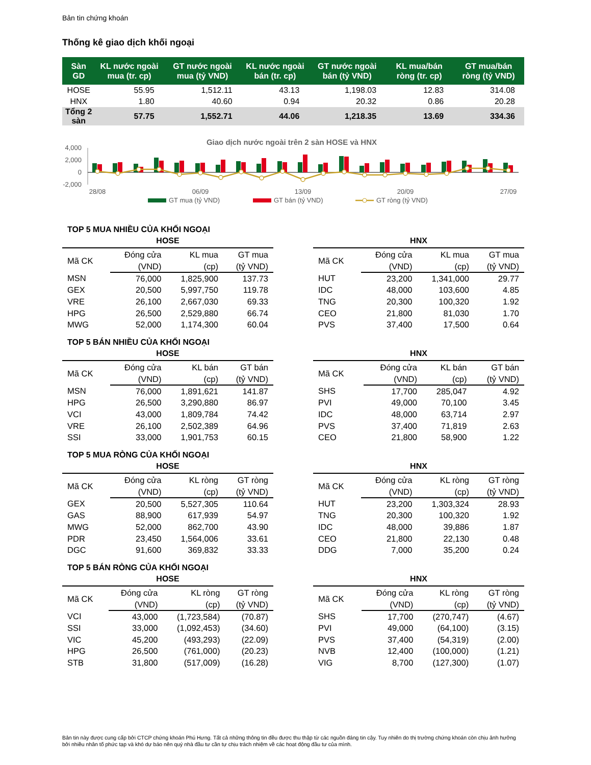Bản tin chứng khoán
Thống kê giao dịch khối ngoại
| Sàn GD | KL nước ngoài mua (tr. cp) | GT nước ngoài mua (tỷ VND) | KL nước ngoài bán (tr. cp) | GT nước ngoài bán (tỷ VND) | KL mua/bán ròng (tr. cp) | GT mua/bán ròng (tỷ VND) |
| --- | --- | --- | --- | --- | --- | --- |
| HOSE | 55.95 | 1,512.11 | 43.13 | 1,198.03 | 12.83 | 314.08 |
| HNX | 1.80 | 40.60 | 0.94 | 20.32 | 0.86 | 20.28 |
| Tổng 2 sàn | 57.75 | 1,552.71 | 44.06 | 1,218.35 | 13.69 | 334.36 |
Giao dịch nước ngoài trên 2 sàn HOSE và HNX
4,000
2,000
0
-2,000
28/08
06/09
13/09
20/09
27/09
GT mua (tỷ VND)
GT bán (tỷ VND)
GT ròng (tỷ VND)
TOP 5 MUA NHIỀU CỦA KHỐI NGOẠI
HOSE
| Mã CK | Đóng cửa | KL mua | GT mua |
| --- | --- | --- | --- |
| | (VND) | (cp) | (tỷ VND) |
| MSN | 76,000 | 1,825,900 | 137.73 |
| GEX | 20,500 | 5,997,750 | 119.78 |
| VRE | 26,100 | 2,667,030 | 69.33 |
| HPG | 26,500 | 2,529,880 | 66.74 |
| MWG | 52,000 | 1,174,300 | 60.04 |
HNX
| Mã CK | Đóng cửa | KL mua | GT mua |
| --- | --- | --- | --- |
| | (VND) | (cp) | (tỷ VND) |
| HUT | 23,200 | 1,341,000 | 29.77 |
| IDC | 48,000 | 103,600 | 4.85 |
| TNG | 20,300 | 100,320 | 1.92 |
| CEO | 21,800 | 81,030 | 1.70 |
| PVS | 37,400 | 17,500 | 0.64 |
TOP 5 BÁN NHIỀU CỦA KHỐI NGOẠI
HOSE
| Mã CK | Đóng cửa | KL bán | GT bán |
| --- | --- | --- | --- |
| | (VND) | (cp) | (tỷ VND) |
| MSN | 76,000 | 1,891,621 | 141.87 |
| HPG | 26,500 | 3,290,880 | 86.97 |
| VCI | 43,000 | 1,809,784 | 74.42 |
| VRE | 26,100 | 2,502,389 | 64.96 |
| SSI | 33,000 | 1,901,753 | 60.15 |
HNX
| Mã CK | Đóng cửa | KL bán | GT bán |
| --- | --- | --- | --- |
| | (VND) | (cp) | (tỷ VND) |
| SHS | 17,700 | 285,047 | 4.92 |
| PVI | 49,000 | 70,100 | 3.45 |
| IDC | 48,000 | 63,714 | 2.97 |
| PVS | 37,400 | 71,819 | 2.63 |
| CEO | 21,800 | 58,900 | 1.22 |
TOP 5 MUA RÒNG CỦA KHỐI NGOẠI
HOSE
| Mã CK | Đóng cửa | KL ròng | GT ròng |
| --- | --- | --- | --- |
| | (VND) | (cp) | (tỷ VND) |
| GEX | 20,500 | 5,527,305 | 110.64 |
| GAS | 88,900 | 617,939 | 54.97 |
| MWG | 52,000 | 862,700 | 43.90 |
| PDR | 23,450 | 1,564,006 | 33.61 |
| DGC | 91,600 | 369,832 | 33.33 |
HNX
| Mã CK | Đóng cửa | KL ròng | GT ròng |
| --- | --- | --- | --- |
| | (VND) | (cp) | (tỷ VND) |
| HUT | 23,200 | 1,303,324 | 28.93 |
| TNG | 20,300 | 100,320 | 1.92 |
| IDC | 48,000 | 39,886 | 1.87 |
| CEO | 21,800 | 22,130 | 0.48 |
| DDG | 7,000 | 35,200 | 0.24 |
TOP 5 BÁN RÒNG CỦA KHỐI NGOẠI
HOSE
| Mã CK | Đóng cửa | KL ròng | GT ròng |
| --- | --- | --- | --- |
| | (VND) | (cp) | (tỷ VND) |
| VCI | 43,000 | (1,723,584) | (70.87) |
| SSI | 33,000 | (1,092,453) | (34.60) |
| VIC | 45,200 | (493,293) | (22.09) |
| HPG | 26,500 | (761,000) | (20.23) |
| STB | 31,800 | (517,009) | (16.28) |
HNX
| Mã CK | Đóng cửa | KL ròng | GT ròng |
| --- | --- | --- | --- |
| | (VND) | (cp) | (tỷ VND) |
| SHS | 17,700 | (270,747) | (4.67) |
| PVI | 49,000 | (64,100) | (3.15) |
| PVS | 37,400 | (54,319) | (2.00) |
| NVB | 12,400 | (100,000) | (1.21) |
| VIG | 8,700 | (127,300) | (1.07) |
Bản tin này được cung cấp bởi CTCP chứng khoán Phú Hưng. Tất cả những thông tin đều được thu thập từ các nguồn đáng tin cậy. Tuy nhiên do thị trường chứng khoán còn chịu ảnh hưởng bởi nhiều nhân tố phức tạp và khó dự báo nên quý nhà đầu tư cần tự chịu trách nhiệm về các hoạt động đầu tư của mình.